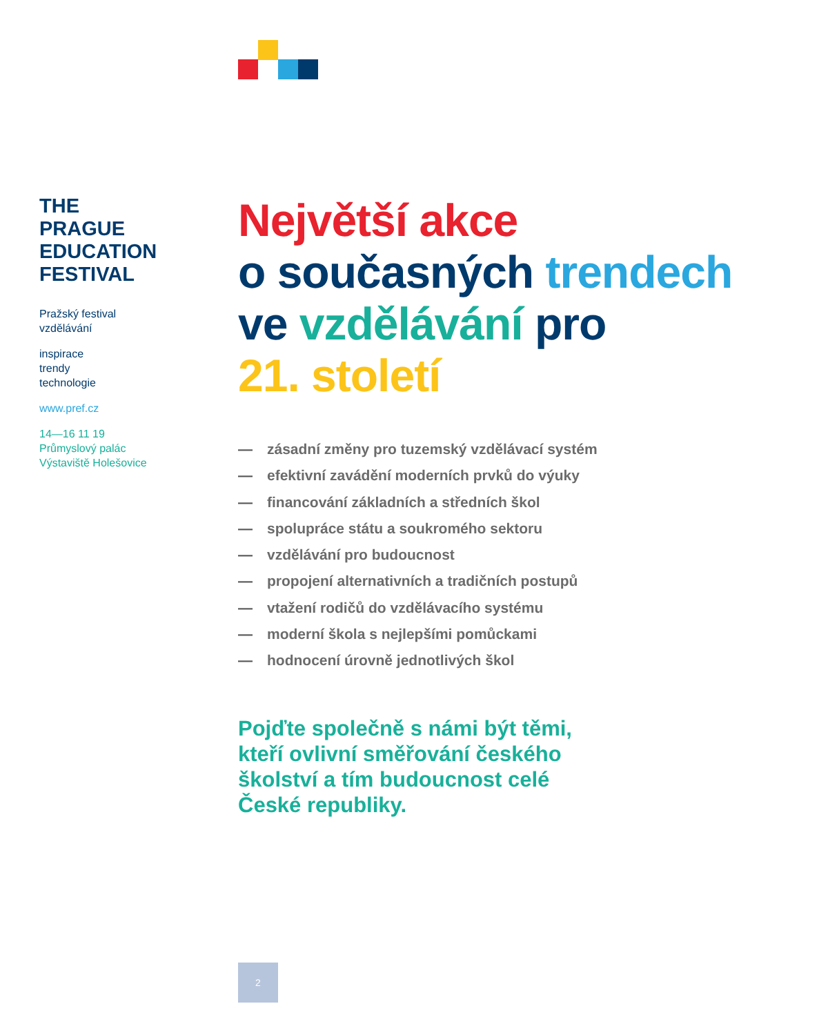THE
PRAGUE
EDUCATION
FESTIVAL
Pražský festival
vzdělávání
inspirace
trendy
technologie
www.pref.cz
14—16 11 19
Průmyslový palác
Výstaviště Holešovice
Největší akce
o současných trendech
ve vzdělávání pro
21. století
— zásadní změny pro tuzemský vzdělávací systém
— efektivní zavádění moderních prvků do výuky
— financování základních a středních škol
— spolupráce státu a soukromého sektoru
— vzdělávání pro budoucnost
— propojení alternativních a tradičních postupů
— vtažení rodičů do vzdělávacího systému
— moderní škola s nejlepšími pomůckami
— hodnocení úrovně jednotlivých škol
Pojďte společně s námi být těmi,
kteří ovlivní směřování českého
školství a tím budoucnost celé
České republiky.
2